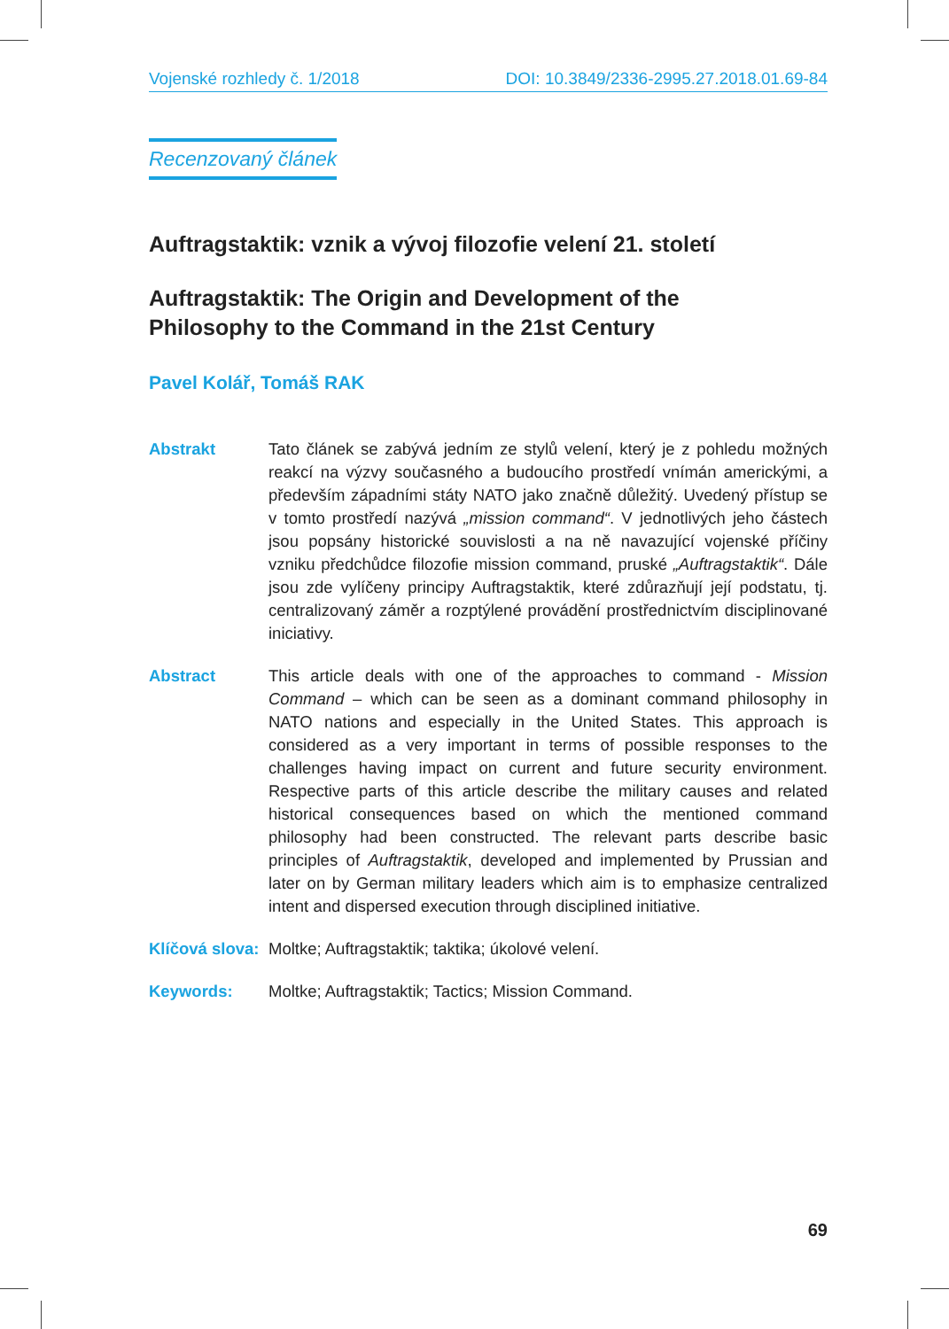Vojenské rozhledy č. 1/2018 DOI: 10.3849/2336-2995.27.2018.01.69-84
Recenzovaný článek
Auftragstaktik: vznik a vývoj filozofie velení 21. století
Auftragstaktik: The Origin and Development of the
Philosophy to the Command in the 21st Century
Pavel Kolář, Tomáš RAK
Abstrakt Tato článek se zabývá jedním ze stylů velení, který je z pohledu možných reakcí na výzvy současného a budoucího prostředí vnímán americkými, a především západními státy NATO jako značně důležitý. Uvedený přístup se v tomto prostředí nazývá „mission command“. V jednotlivých jeho částech jsou popsány historické souvislosti a na ně navazující vojenské příčiny vzniku předchůdce filozofie mission command, pruské „Auftragstaktik“. Dále jsou zde vylíčeny principy Auftragstaktik, které zdůrazňují její podstatu, tj. centralizovaný záměr a rozptýlené provádění prostřednictvím disciplinované iniciativy.
Abstract This article deals with one of the approaches to command - Mission Command – which can be seen as a dominant command philosophy in NATO nations and especially in the United States. This approach is considered as a very important in terms of possible responses to the challenges having impact on current and future security environment. Respective parts of this article describe the military causes and related historical consequences based on which the mentioned command philosophy had been constructed. The relevant parts describe basic principles of Auftragstaktik, developed and implemented by Prussian and later on by German military leaders which aim is to emphasize centralized intent and dispersed execution through disciplined initiative.
Klíčová slova:
Moltke; Auftragstaktik; taktika; úkolové velení.
Keywords: Moltke; Auftragstaktik; Tactics; Mission Command.
69